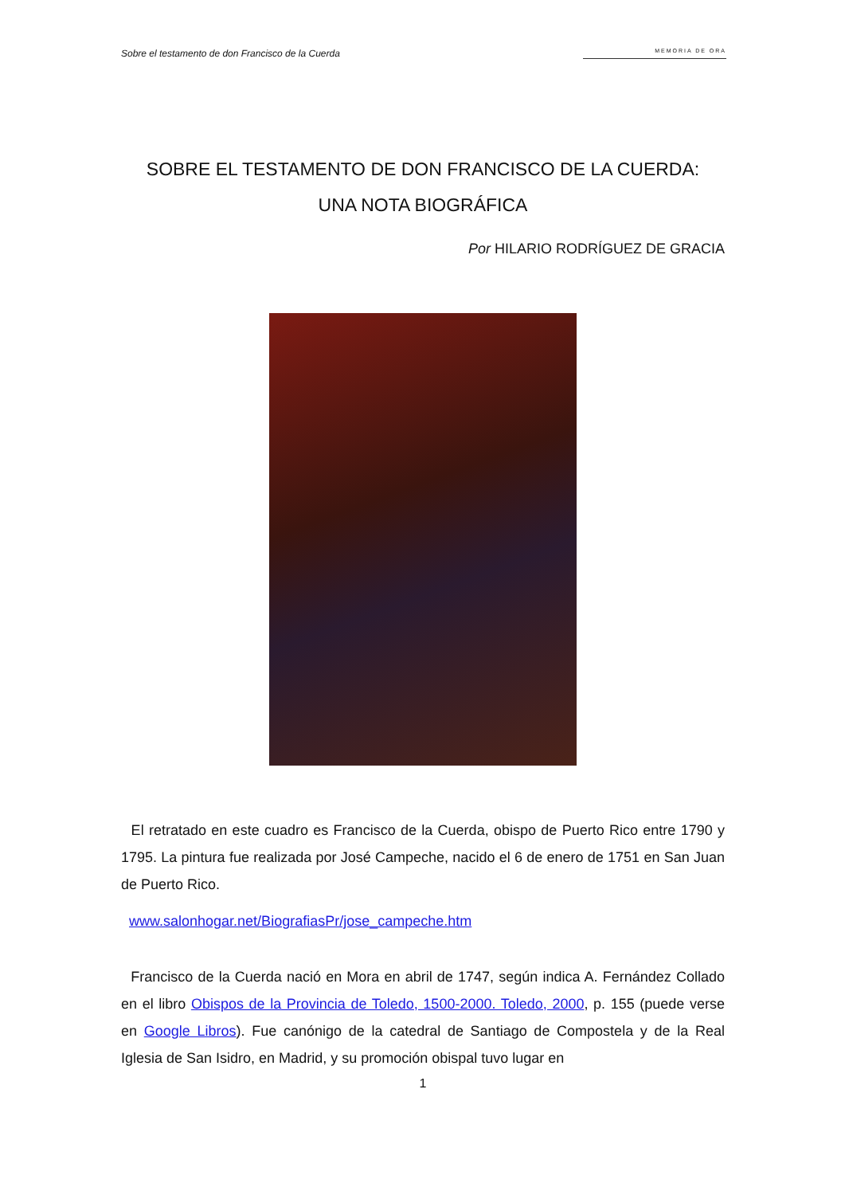Sobre el testamento de don Francisco de la Cuerda
MEMORIA DE ORA
SOBRE EL TESTAMENTO DE DON FRANCISCO DE LA CUERDA:
UNA NOTA BIOGRÁFICA
Por HILARIO RODRÍGUEZ DE GRACIA
El retratado en este cuadro es Francisco de la Cuerda, obispo de Puerto Rico entre 1790 y 1795. La pintura fue realizada por José Campeche, nacido el 6 de enero de 1751 en San Juan de Puerto Rico.
www.salonhogar.net/BiografiasPr/jose_campeche.htm
Francisco de la Cuerda nació en Mora en abril de 1747, según indica A. Fernández Collado en el libro Obispos de la Provincia de Toledo, 1500-2000. Toledo, 2000, p. 155 (puede verse en Google Libros). Fue canónigo de la catedral de Santiago de Compostela y de la Real Iglesia de San Isidro, en Madrid, y su promoción obispal tuvo lugar en
1